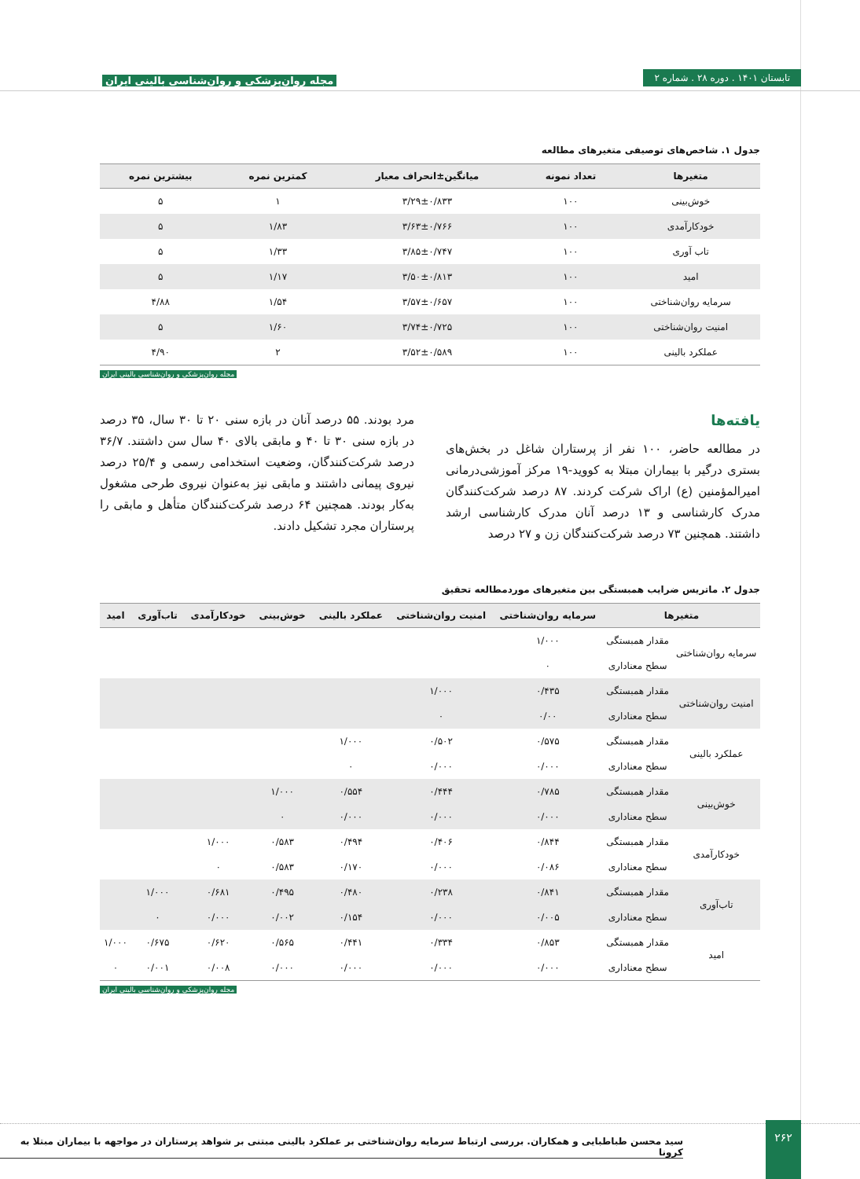تابستان ۱۴۰۱ . دوره ۲۸ . شماره ۲
مجله روان‌پزشکی و روان‌شناسی بالینی ایران
جدول ۱. شاخص‌های توصیفی متغیرهای مطالعه
| متغیرها | تعداد نمونه | میانگین±انحراف معیار | کمترین نمره | بیشترین نمره |
| --- | --- | --- | --- | --- |
| خوش‌بینی | ۱۰۰ | ۳/۲۹±۰/۸۳۳ | ۱ | ۵ |
| خودکارآمدی | ۱۰۰ | ۳/۶۳±۰/۷۶۶ | ۱/۸۳ | ۵ |
| تاب آوری | ۱۰۰ | ۳/۸۵±۰/۷۴۷ | ۱/۳۳ | ۵ |
| امید | ۱۰۰ | ۳/۵۰±۰/۸۱۳ | ۱/۱۷ | ۵ |
| سرمایه روان‌شناختی | ۱۰۰ | ۳/۵۷±۰/۶۵۷ | ۱/۵۴ | ۴/۸۸ |
| امنیت روان‌شناختی | ۱۰۰ | ۳/۷۴±۰/۷۲۵ | ۱/۶۰ | ۵ |
| عملکرد بالینی | ۱۰۰ | ۳/۵۲±۰/۵۸۹ | ۲ | ۴/۹۰ |
مجله روان‌پزشکی و روان‌شناسی بالینی ایران
یافته‌ها
در مطالعه حاضر، ۱۰۰ نفر از پرستاران شاغل در بخش‌های بستری درگیر با بیماران مبتلا به کووید-۱۹ مرکز آموزشی‌درمانی امیرالمؤمنین (ع) اراک شرکت کردند. ۸۷ درصد شرکت‌کنندگان مدرک کارشناسی و ۱۳ درصد آنان مدرک کارشناسی ارشد داشتند. همچنین ۷۳ درصد شرکت‌کنندگان زن و ۲۷ درصد
مرد بودند. ۵۵ درصد آنان در بازه سنی ۲۰ تا ۳۰ سال، ۳۵ درصد در بازه سنی ۳۰ تا ۴۰ و مابقی بالای ۴۰ سال سن داشتند. ۳۶/۷ درصد شرکت‌کنندگان، وضعیت استخدامی رسمی و ۲۵/۴ درصد نیروی پیمانی داشتند و مابقی نیز به‌عنوان نیروی طرحی مشغول به‌کار بودند. همچنین ۶۴ درصد شرکت‌کنندگان متأهل و مابقی را پرستاران مجرد تشکیل دادند.
جدول ۲. ماتریس ضرایب همبستگی بین متغیرهای موردمطالعه تحقیق
| متغیرها | | سرمایه روان‌شناختی | امنیت روان‌شناختی | عملکرد بالینی | خوش‌بینی | خودکارآمدی | تاب‌آوری | امید |
| --- | --- | --- | --- | --- | --- | --- | --- | --- |
| سرمایه روان‌شناختی | مقدار همبستگی | ۱/۰۰۰ | | | | | | |
| | سطح معناداری | ۰ | | | | | | |
| امنیت روان‌شناختی | مقدار همبستگی | ۰/۴۳۵ | ۱/۰۰۰ | | | | | |
| | سطح معناداری | ۰/۰۰ | ۰ | | | | | |
| عملکرد بالینی | مقدار همبستگی | ۰/۵۷۵ | ۰/۵۰۲ | ۱/۰۰۰ | | | | |
| | سطح معناداری | ۰/۰۰۰ | ۰/۰۰۰ | ۰ | | | | |
| خوش‌بینی | مقدار همبستگی | ۰/۷۸۵ | ۰/۴۴۴ | ۰/۵۵۴ | ۱/۰۰۰ | | | |
| | سطح معناداری | ۰/۰۰۰ | ۰/۰۰۰ | ۰/۰۰۰ | ۰ | | | |
| خودکارآمدی | مقدار همبستگی | ۰/۸۴۴ | ۰/۴۰۶ | ۰/۴۹۴ | ۰/۵۸۳ | ۱/۰۰۰ | | |
| | سطح معناداری | ۰/۰۸۶ | ۰/۰۰۰ | ۰/۱۷۰ | ۰/۵۸۳ | ۰ | | |
| تاب‌آوری | مقدار همبستگی | ۰/۸۴۱ | ۰/۲۳۸ | ۰/۴۸۰ | ۰/۴۹۵ | ۰/۶۸۱ | ۱/۰۰۰ | |
| | سطح معناداری | ۰/۰۰۵ | ۰/۰۰۰ | ۰/۱۵۴ | ۰/۰۰۲ | ۰/۰۰۰ | ۰ | |
| امید | مقدار همبستگی | ۰/۸۵۳ | ۰/۳۳۴ | ۰/۴۴۱ | ۰/۵۶۵ | ۰/۶۲۰ | ۰/۶۷۵ | ۱/۰۰۰ |
| | سطح معناداری | ۰/۰۰۰ | ۰/۰۰۰ | ۰/۰۰۰ | ۰/۰۰۰ | ۰/۰۰۸ | ۰/۰۰۱ | ۰ |
مجله روان‌پزشکی و روان‌شناسی بالینی ایران
سید محسن طباطبایی و همکاران. بررسی ارتباط سرمایه روان‌شناختی بر عملکرد بالینی مبتنی بر شواهد پرستاران در مواجهه با بیماران مبتلا به کرونا
۲۶۲